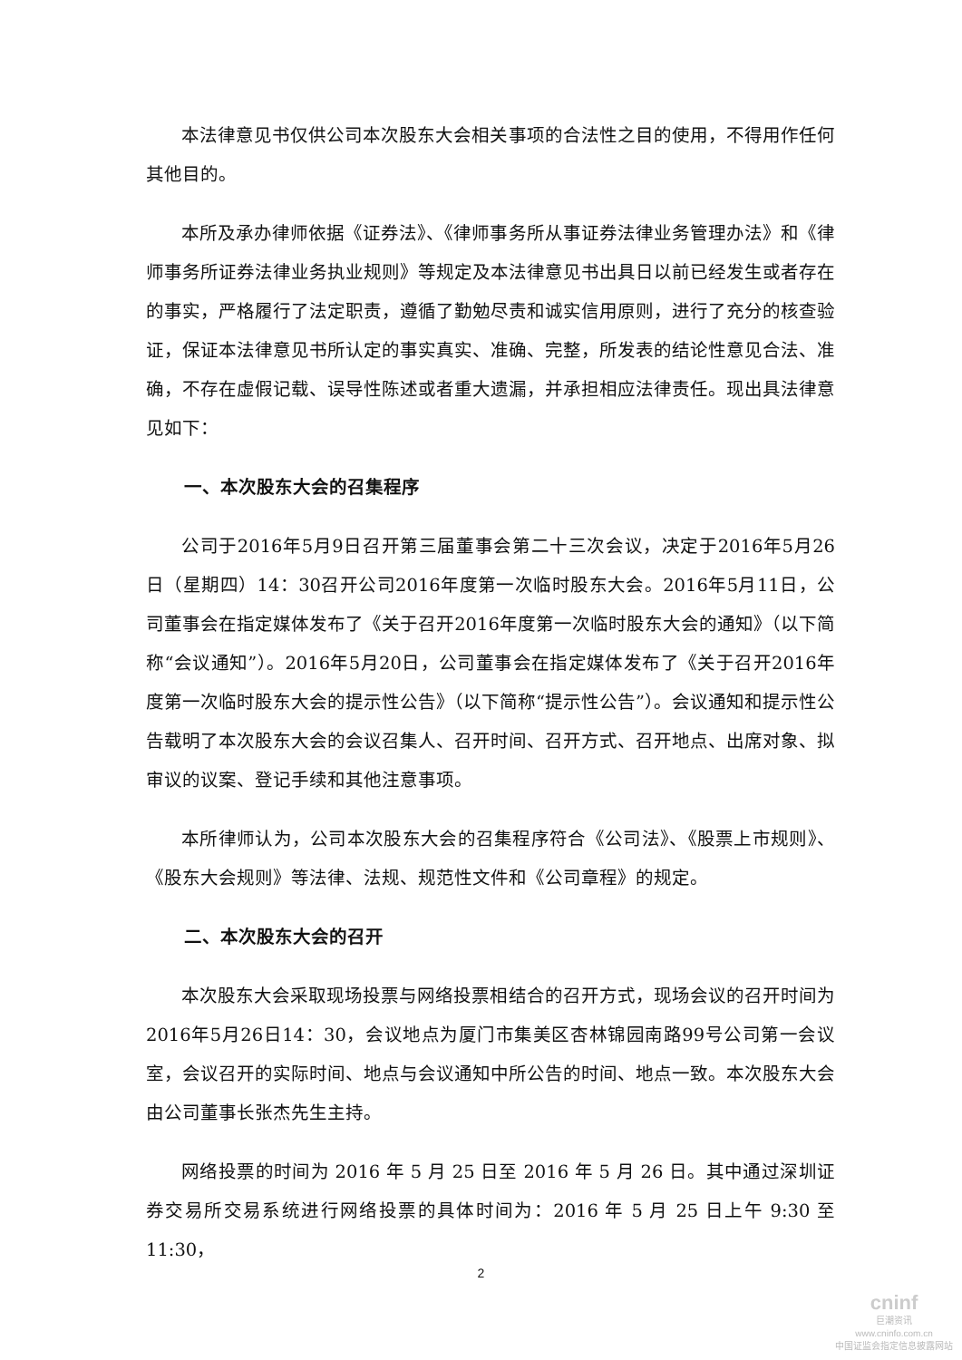本法律意见书仅供公司本次股东大会相关事项的合法性之目的使用，不得用作任何其他目的。
本所及承办律师依据《证券法》、《律师事务所从事证券法律业务管理办法》和《律师事务所证券法律业务执业规则》等规定及本法律意见书出具日以前已经发生或者存在的事实，严格履行了法定职责，遵循了勤勉尽责和诚实信用原则，进行了充分的核查验证，保证本法律意见书所认定的事实真实、准确、完整，所发表的结论性意见合法、准确，不存在虚假记载、误导性陈述或者重大遗漏，并承担相应法律责任。现出具法律意见如下：
一、本次股东大会的召集程序
公司于2016年5月9日召开第三届董事会第二十三次会议，决定于2016年5月26日（星期四）14：30召开公司2016年度第一次临时股东大会。2016年5月11日，公司董事会在指定媒体发布了《关于召开2016年度第一次临时股东大会的通知》（以下简称“会议通知”）。2016年5月20日，公司董事会在指定媒体发布了《关于召开2016年度第一次临时股东大会的提示性公告》（以下简称“提示性公告”）。会议通知和提示性公告载明了本次股东大会的会议召集人、召开时间、召开方式、召开地点、出席对象、拟审议的议案、登记手续和其他注意事项。
本所律师认为，公司本次股东大会的召集程序符合《公司法》、《股票上市规则》、《股东大会规则》等法律、法规、规范性文件和《公司章程》的规定。
二、本次股东大会的召开
本次股东大会采取现场投票与网络投票相结合的召开方式，现场会议的召开时间为2016年5月26日14：30，会议地点为厦门市集美区杏林锦园南路99号公司第一会议室，会议召开的实际时间、地点与会议通知中所公告的时间、地点一致。本次股东大会由公司董事长张杰先生主持。
网络投票的时间为 2016 年 5 月 25 日至 2016 年 5 月 26 日。其中通过深圳证券交易所交易系统进行网络投票的具体时间为：2016 年 5 月 25 日上午 9:30 至 11:30，
2
cninf
巨潮资讯
www.cninfo.com.cn
中国证监会指定信息披露网站